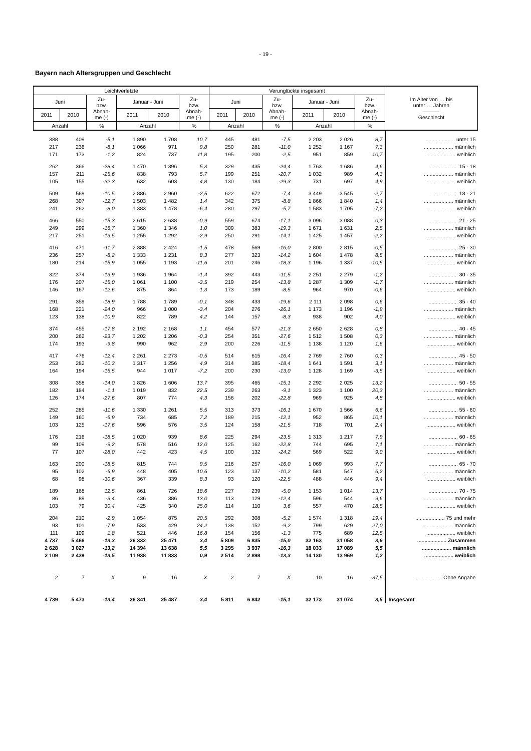- 19 -
Bayern nach Altersgruppen und Geschlecht
| Leichtverletzte | | | | | | Verunglückte insgesamt | | | | | | Im Alter von … bis unter … Jahren ——— Geschlecht |
| --- | --- | --- | --- | --- | --- | --- | --- | --- | --- | --- | --- | --- |
| Juni | | Zu- bzw. Abnah- me (-) | Januar - Juni | | Zu- bzw. Abnah- me (-) | Juni | | Zu- bzw. Abnah- me (-) | Januar - Juni | | Zu- bzw. Abnah- me (-) | |
| 2011 | 2010 | | 2011 | 2010 | | 2011 | 2010 | | 2011 | 2010 | | |
| Anzahl | | % | Anzahl | | % | Anzahl | | % | Anzahl | | % | |
| 388 | 409 | -5,1 | 1 890 | 1 708 | 10,7 | 445 | 481 | -7,5 | 2 203 | 2 026 | 8,7 | .................... unter 15 |
| 217 | 236 | -8,1 | 1 066 | 971 | 9,8 | 250 | 281 | -11,0 | 1 252 | 1 167 | 7,3 | .................... männlich |
| 171 | 173 | -1,2 | 824 | 737 | 11,8 | 195 | 200 | -2,5 | 951 | 859 | 10,7 | .................... weiblich |
| 262 | 366 | -28,4 | 1 470 | 1 396 | 5,3 | 329 | 435 | -24,4 | 1 763 | 1 686 | 4,6 | .................... 15 - 18 |
| 157 | 211 | -25,6 | 838 | 793 | 5,7 | 199 | 251 | -20,7 | 1 032 | 989 | 4,3 | .................... männlich |
| 105 | 155 | -32,3 | 632 | 603 | 4,8 | 130 | 184 | -29,3 | 731 | 697 | 4,9 | .................... weiblich |
| 509 | 569 | -10,5 | 2 886 | 2 960 | -2,5 | 622 | 672 | -7,4 | 3 449 | 3 545 | -2,7 | .................... 18 - 21 |
| 268 | 307 | -12,7 | 1 503 | 1 482 | 1,4 | 342 | 375 | -8,8 | 1 866 | 1 840 | 1,4 | .................... männlich |
| 241 | 262 | -8,0 | 1 383 | 1 478 | -6,4 | 280 | 297 | -5,7 | 1 583 | 1 705 | -7,2 | .................... weiblich |
| 466 | 550 | -15,3 | 2 615 | 2 638 | -0,9 | 559 | 674 | -17,1 | 3 096 | 3 088 | 0,3 | .................... 21 - 25 |
| 249 | 299 | -16,7 | 1 360 | 1 346 | 1,0 | 309 | 383 | -19,3 | 1 671 | 1 631 | 2,5 | .................... männlich |
| 217 | 251 | -13,5 | 1 255 | 1 292 | -2,9 | 250 | 291 | -14,1 | 1 425 | 1 457 | -2,2 | .................... weiblich |
| 416 | 471 | -11,7 | 2 388 | 2 424 | -1,5 | 478 | 569 | -16,0 | 2 800 | 2 815 | -0,5 | .................... 25 - 30 |
| 236 | 257 | -8,2 | 1 333 | 1 231 | 8,3 | 277 | 323 | -14,2 | 1 604 | 1 478 | 8,5 | .................... männlich |
| 180 | 214 | -15,9 | 1 055 | 1 193 | -11,6 | 201 | 246 | -18,3 | 1 196 | 1 337 | -10,5 | .................... weiblich |
| 322 | 374 | -13,9 | 1 936 | 1 964 | -1,4 | 392 | 443 | -11,5 | 2 251 | 2 279 | -1,2 | .................... 30 - 35 |
| 176 | 207 | -15,0 | 1 061 | 1 100 | -3,5 | 219 | 254 | -13,8 | 1 287 | 1 309 | -1,7 | .................... männlich |
| 146 | 167 | -12,6 | 875 | 864 | 1,3 | 173 | 189 | -8,5 | 964 | 970 | -0,6 | .................... weiblich |
| 291 | 359 | -18,9 | 1 788 | 1 789 | -0,1 | 348 | 433 | -19,6 | 2 111 | 2 098 | 0,6 | .................... 35 - 40 |
| 168 | 221 | -24,0 | 966 | 1 000 | -3,4 | 204 | 276 | -26,1 | 1 173 | 1 196 | -1,9 | .................... männlich |
| 123 | 138 | -10,9 | 822 | 789 | 4,2 | 144 | 157 | -8,3 | 938 | 902 | 4,0 | .................... weiblich |
| 374 | 455 | -17,8 | 2 192 | 2 168 | 1,1 | 454 | 577 | -21,3 | 2 650 | 2 628 | 0,8 | .................... 40 - 45 |
| 200 | 262 | -23,7 | 1 202 | 1 206 | -0,3 | 254 | 351 | -27,6 | 1 512 | 1 508 | 0,3 | .................... männlich |
| 174 | 193 | -9,8 | 990 | 962 | 2,9 | 200 | 226 | -11,5 | 1 138 | 1 120 | 1,6 | .................... weiblich |
| 417 | 476 | -12,4 | 2 261 | 2 273 | -0,5 | 514 | 615 | -16,4 | 2 769 | 2 760 | 0,3 | .................... 45 - 50 |
| 253 | 282 | -10,3 | 1 317 | 1 256 | 4,9 | 314 | 385 | -18,4 | 1 641 | 1 591 | 3,1 | .................... männlich |
| 164 | 194 | -15,5 | 944 | 1 017 | -7,2 | 200 | 230 | -13,0 | 1 128 | 1 169 | -3,5 | .................... weiblich |
| 308 | 358 | -14,0 | 1 826 | 1 606 | 13,7 | 395 | 465 | -15,1 | 2 292 | 2 025 | 13,2 | .................... 50 - 55 |
| 182 | 184 | -1,1 | 1 019 | 832 | 22,5 | 239 | 263 | -9,1 | 1 323 | 1 100 | 20,3 | .................... männlich |
| 126 | 174 | -27,6 | 807 | 774 | 4,3 | 156 | 202 | -22,8 | 969 | 925 | 4,8 | .................... weiblich |
| 252 | 285 | -11,6 | 1 330 | 1 261 | 5,5 | 313 | 373 | -16,1 | 1 670 | 1 566 | 6,6 | .................... 55 - 60 |
| 149 | 160 | -6,9 | 734 | 685 | 7,2 | 189 | 215 | -12,1 | 952 | 865 | 10,1 | .................... männlich |
| 103 | 125 | -17,6 | 596 | 576 | 3,5 | 124 | 158 | -21,5 | 718 | 701 | 2,4 | .................... weiblich |
| 176 | 216 | -18,5 | 1 020 | 939 | 8,6 | 225 | 294 | -23,5 | 1 313 | 1 217 | 7,9 | .................... 60 - 65 |
| 99 | 109 | -9,2 | 578 | 516 | 12,0 | 125 | 162 | -22,8 | 744 | 695 | 7,1 | .................... männlich |
| 77 | 107 | -28,0 | 442 | 423 | 4,5 | 100 | 132 | -24,2 | 569 | 522 | 9,0 | .................... weiblich |
| 163 | 200 | -18,5 | 815 | 744 | 9,5 | 216 | 257 | -16,0 | 1 069 | 993 | 7,7 | .................... 65 - 70 |
| 95 | 102 | -6,9 | 448 | 405 | 10,6 | 123 | 137 | -10,2 | 581 | 547 | 6,2 | .................... männlich |
| 68 | 98 | -30,6 | 367 | 339 | 8,3 | 93 | 120 | -22,5 | 488 | 446 | 9,4 | .................... weiblich |
| 189 | 168 | 12,5 | 861 | 726 | 18,6 | 227 | 239 | -5,0 | 1 153 | 1 014 | 13,7 | .................... 70 - 75 |
| 86 | 89 | -3,4 | 436 | 386 | 13,0 | 113 | 129 | -12,4 | 596 | 544 | 9,6 | .................... männlich |
| 103 | 79 | 30,4 | 425 | 340 | 25,0 | 114 | 110 | 3,6 | 557 | 470 | 18,5 | .................... weiblich |
| 204 | 210 | -2,9 | 1 054 | 875 | 20,5 | 292 | 308 | -5,2 | 1 574 | 1 318 | 19,4 | .................... 75 und mehr |
| 93 | 101 | -7,9 | 533 | 429 | 24,2 | 138 | 152 | -9,2 | 799 | 629 | 27,0 | .................... männlich |
| 111 | 109 | 1,8 | 521 | 446 | 16,8 | 154 | 156 | -1,3 | 775 | 689 | 12,5 | .................... weiblich |
| 4 737 | 5 466 | -13,3 | 26 332 | 25 471 | 3,4 | 5 809 | 6 835 | -15,0 | 32 163 | 31 058 | 3,6 | .................... Zusammen |
| 2 628 | 3 027 | -13,2 | 14 394 | 13 638 | 5,5 | 3 295 | 3 937 | -16,3 | 18 033 | 17 089 | 5,5 | .................... männlich |
| 2 109 | 2 439 | -13,5 | 11 938 | 11 833 | 0,9 | 2 514 | 2 898 | -13,3 | 14 130 | 13 969 | 1,2 | .................... weiblich |
| 2 | 7 | X | 9 | 16 | X | 2 | 7 | X | 10 | 16 | -37,5 | .................... Ohne Angabe |
| 4 739 | 5 473 | -13,4 | 26 341 | 25 487 | 3,4 | 5 811 | 6 842 | -15,1 | 32 173 | 31 074 | 3,5 | Insgesamt |